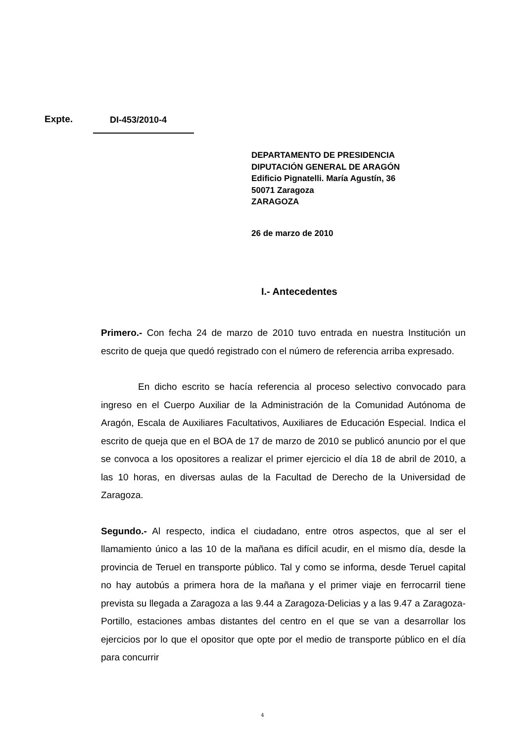Expte. DI-453/2010-4
DEPARTAMENTO DE PRESIDENCIA
DIPUTACIÓN GENERAL DE ARAGÓN
Edificio Pignatelli. María Agustín, 36
50071 Zaragoza
ZARAGOZA
26 de marzo de 2010
I.- Antecedentes
Primero.- Con fecha 24 de marzo de 2010 tuvo entrada en nuestra Institución un escrito de queja que quedó registrado con el número de referencia arriba expresado.
En dicho escrito se hacía referencia al proceso selectivo convocado para ingreso en el Cuerpo Auxiliar de la Administración de la Comunidad Autónoma de Aragón, Escala de Auxiliares Facultativos, Auxiliares de Educación Especial. Indica el escrito de queja que en el BOA de 17 de marzo de 2010 se publicó anuncio por el que se convoca a los opositores a realizar el primer ejercicio el día 18 de abril de 2010, a las 10 horas, en diversas aulas de la Facultad de Derecho de la Universidad de Zaragoza.
Segundo.- Al respecto, indica el ciudadano, entre otros aspectos, que al ser el llamamiento único a las 10 de la mañana es difícil acudir, en el mismo día, desde la provincia de Teruel en transporte público. Tal y como se informa, desde Teruel capital no hay autobús a primera hora de la mañana y el primer viaje en ferrocarril tiene prevista su llegada a Zaragoza a las 9.44 a Zaragoza-Delicias y a las 9.47 a Zaragoza-Portillo, estaciones ambas distantes del centro en el que se van a desarrollar los ejercicios por lo que el opositor que opte por el medio de transporte público en el día para concurrir
4